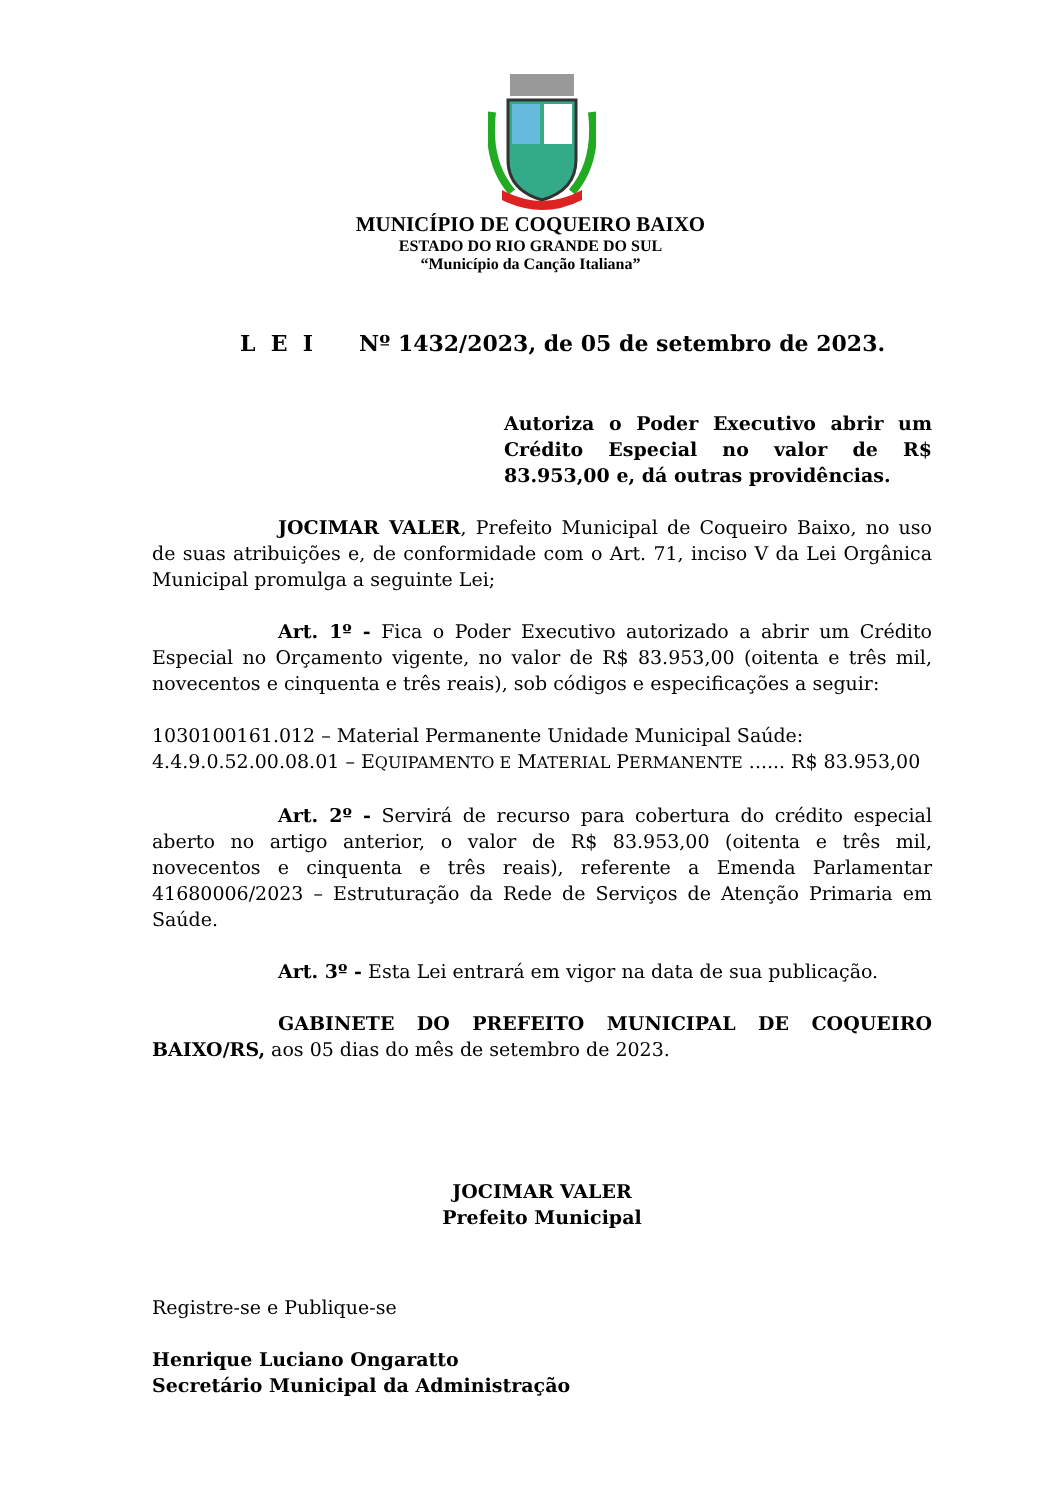MUNICÍPIO DE COQUEIRO BAIXO
ESTADO DO RIO GRANDE DO SUL
“Município da Canção Italiana”
L E I Nº 1432/2023, de 05 de setembro de 2023.
Autoriza o Poder Executivo abrir um Crédito Especial no valor de R$ 83.953,00 e, dá outras providências.
JOCIMAR VALER, Prefeito Municipal de Coqueiro Baixo, no uso de suas atribuições e, de conformidade com o Art. 71, inciso V da Lei Orgânica Municipal promulga a seguinte Lei;
Art. 1º - Fica o Poder Executivo autorizado a abrir um Crédito Especial no Orçamento vigente, no valor de R$ 83.953,00 (oitenta e três mil, novecentos e cinquenta e três reais), sob códigos e especificações a seguir:
1030100161.012 – Material Permanente Unidade Municipal Saúde:
4.4.9.0.52.00.08.01 – EQUIPAMENTO E MATERIAL PERMANENTE ...... R$ 83.953,00
Art. 2º - Servirá de recurso para cobertura do crédito especial aberto no artigo anterior, o valor de R$ 83.953,00 (oitenta e três mil, novecentos e cinquenta e três reais), referente a Emenda Parlamentar 41680006/2023 – Estruturação da Rede de Serviços de Atenção Primaria em Saúde.
Art. 3º - Esta Lei entrará em vigor na data de sua publicação.
GABINETE DO PREFEITO MUNICIPAL DE COQUEIRO BAIXO/RS, aos 05 dias do mês de setembro de 2023.
JOCIMAR VALER
Prefeito Municipal
Registre-se e Publique-se
Henrique Luciano Ongaratto
Secretário Municipal da Administração